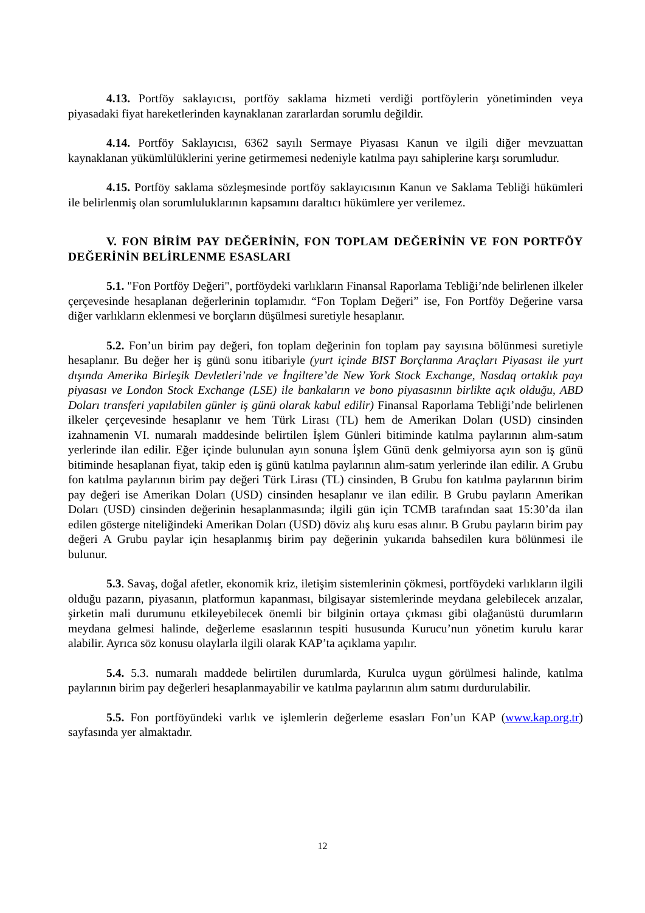4.13. Portföy saklayıcısı, portföy saklama hizmeti verdiği portföylerin yönetiminden veya piyasadaki fiyat hareketlerinden kaynaklanan zararlardan sorumlu değildir.
4.14. Portföy Saklayıcısı, 6362 sayılı Sermaye Piyasası Kanun ve ilgili diğer mevzuattan kaynaklanan yükümlülüklerini yerine getirmemesi nedeniyle katılma payı sahiplerine karşı sorumludur.
4.15. Portföy saklama sözleşmesinde portföy saklayıcısının Kanun ve Saklama Tebliği hükümleri ile belirlenmiş olan sorumluluklarının kapsamını daraltıcı hükümlere yer verilemez.
V. FON BİRİM PAY DEĞERİNİN, FON TOPLAM DEĞERİNİN VE FON PORTFÖY DEĞERİNİN BELİRLENME ESASLARI
5.1. "Fon Portföy Değeri", portföydeki varlıkların Finansal Raporlama Tebliği’nde belirlenen ilkeler çerçevesinde hesaplanan değerlerinin toplamıdır. “Fon Toplam Değeri” ise, Fon Portföy Değerine varsa diğer varlıkların eklenmesi ve borçların düşülmesi suretiyle hesaplanır.
5.2. Fon’un birim pay değeri, fon toplam değerinin fon toplam pay sayısına bölünmesi suretiyle hesaplanır. Bu değer her iş günü sonu itibariyle (yurt içinde BIST Borçlanma Araçları Piyasası ile yurt dışında Amerika Birleşik Devletleri’nde ve İngiltere’de New York Stock Exchange, Nasdaq ortaklık payı piyasası ve London Stock Exchange (LSE) ile bankaların ve bono piyasasının birlikte açık olduğu, ABD Doları transferi yapılabilen günler iş günü olarak kabul edilir) Finansal Raporlama Tebliği’nde belirlenen ilkeler çerçevesinde hesaplanır ve hem Türk Lirası (TL) hem de Amerikan Doları (USD) cinsinden izahnamenin VI. numaralı maddesinde belirtilen İşlem Günleri bitiminde katılma paylarının alım-satım yerlerinde ilan edilir. Eğer içinde bulunulan ayın sonuna İşlem Günü denk gelmiyorsa ayın son iş günü bitiminde hesaplanan fiyat, takip eden iş günü katılma paylarının alım-satım yerlerinde ilan edilir. A Grubu fon katılma paylarının birim pay değeri Türk Lirası (TL) cinsinden, B Grubu fon katılma paylarının birim pay değeri ise Amerikan Doları (USD) cinsinden hesaplanır ve ilan edilir. B Grubu payların Amerikan Doları (USD) cinsinden değerinin hesaplanmasında; ilgili gün için TCMB tarafından saat 15:30’da ilan edilen gösterge niteliğindeki Amerikan Doları (USD) döviz alış kuru esas alınır. B Grubu payların birim pay değeri A Grubu paylar için hesaplanmış birim pay değerinin yukarıda bahsedilen kura bölünmesi ile bulunur.
5.3. Savaş, doğal afetler, ekonomik kriz, iletişim sistemlerinin çökmesi, portföydeki varlıkların ilgili olduğu pazarın, piyasanın, platformun kapanması, bilgisayar sistemlerinde meydana gelebilecek arızalar, şirketin mali durumunu etkileyebilecek önemli bir bilginin ortaya çıkması gibi olağanüstü durumların meydana gelmesi halinde, değerleme esaslarının tespiti hususunda Kurucu’nun yönetim kurulu karar alabilir. Ayrıca söz konusu olaylarla ilgili olarak KAP’ta açıklama yapılır.
5.4. 5.3. numaralı maddede belirtilen durumlarda, Kurulca uygun görülmesi halinde, katılma paylarının birim pay değerleri hesaplanmayabilir ve katılma paylarının alım satımı durdurulabilir.
5.5. Fon portföyündeki varlık ve işlemlerin değerleme esasları Fon’un KAP (www.kap.org.tr) sayfasında yer almaktadır.
12